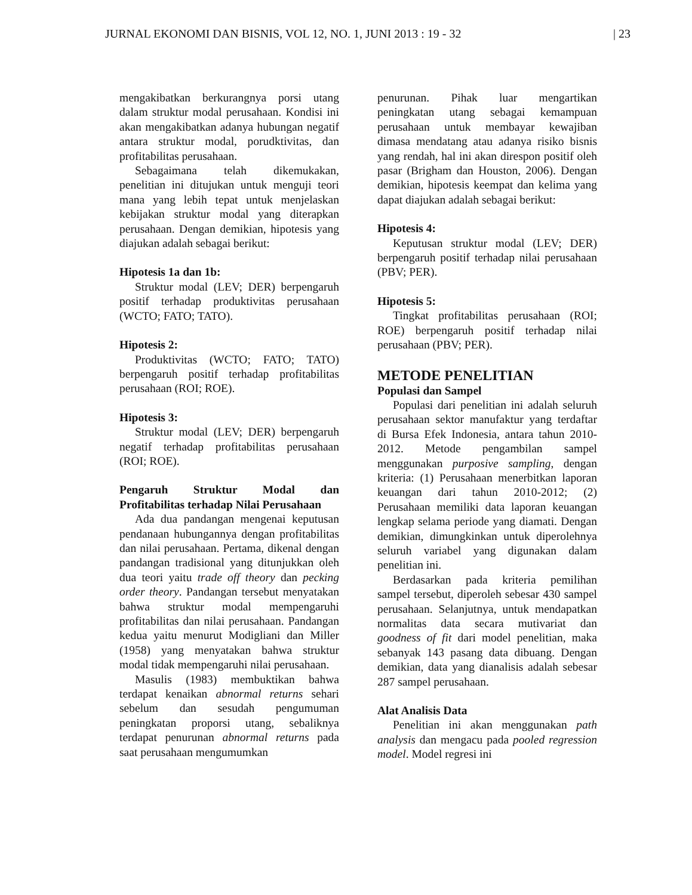JURNAL EKONOMI DAN BISNIS, VOL 12, NO. 1, JUNI 2013 : 19 - 32 | 23
mengakibatkan berkurangnya porsi utang dalam struktur modal perusahaan. Kondisi ini akan mengakibatkan adanya hubungan negatif antara struktur modal, porudktivitas, dan profitabilitas perusahaan.
Sebagaimana telah dikemukakan, penelitian ini ditujukan untuk menguji teori mana yang lebih tepat untuk menjelaskan kebijakan struktur modal yang diterapkan perusahaan. Dengan demikian, hipotesis yang diajukan adalah sebagai berikut:
Hipotesis 1a dan 1b:
Struktur modal (LEV; DER) berpengaruh positif terhadap produktivitas perusahaan (WCTO; FATO; TATO).
Hipotesis 2:
Produktivitas (WCTO; FATO; TATO) berpengaruh positif terhadap profitabilitas perusahaan (ROI; ROE).
Hipotesis 3:
Struktur modal (LEV; DER) berpengaruh negatif terhadap profitabilitas perusahaan (ROI; ROE).
Pengaruh Struktur Modal dan Profitabilitas terhadap Nilai Perusahaan
Ada dua pandangan mengenai keputusan pendanaan hubungannya dengan profitabilitas dan nilai perusahaan. Pertama, dikenal dengan pandangan tradisional yang ditunjukkan oleh dua teori yaitu trade off theory dan pecking order theory. Pandangan tersebut menyatakan bahwa struktur modal mempengaruhi profitabilitas dan nilai perusahaan. Pandangan kedua yaitu menurut Modigliani dan Miller (1958) yang menyatakan bahwa struktur modal tidak mempengaruhi nilai perusahaan.
Masulis (1983) membuktikan bahwa terdapat kenaikan abnormal returns sehari sebelum dan sesudah pengumuman peningkatan proporsi utang, sebaliknya terdapat penurunan abnormal returns pada saat perusahaan mengumumkan
penurunan. Pihak luar mengartikan peningkatan utang sebagai kemampuan perusahaan untuk membayar kewajiban dimasa mendatang atau adanya risiko bisnis yang rendah, hal ini akan direspon positif oleh pasar (Brigham dan Houston, 2006). Dengan demikian, hipotesis keempat dan kelima yang dapat diajukan adalah sebagai berikut:
Hipotesis 4:
Keputusan struktur modal (LEV; DER) berpengaruh positif terhadap nilai perusahaan (PBV; PER).
Hipotesis 5:
Tingkat profitabilitas perusahaan (ROI; ROE) berpengaruh positif terhadap nilai perusahaan (PBV; PER).
METODE PENELITIAN
Populasi dan Sampel
Populasi dari penelitian ini adalah seluruh perusahaan sektor manufaktur yang terdaftar di Bursa Efek Indonesia, antara tahun 2010-2012. Metode pengambilan sampel menggunakan purposive sampling, dengan kriteria: (1) Perusahaan menerbitkan laporan keuangan dari tahun 2010-2012; (2) Perusahaan memiliki data laporan keuangan lengkap selama periode yang diamati. Dengan demikian, dimungkinkan untuk diperolehnya seluruh variabel yang digunakan dalam penelitian ini.
Berdasarkan pada kriteria pemilihan sampel tersebut, diperoleh sebesar 430 sampel perusahaan. Selanjutnya, untuk mendapatkan normalitas data secara mutivariat dan goodness of fit dari model penelitian, maka sebanyak 143 pasang data dibuang. Dengan demikian, data yang dianalisis adalah sebesar 287 sampel perusahaan.
Alat Analisis Data
Penelitian ini akan menggunakan path analysis dan mengacu pada pooled regression model. Model regresi ini